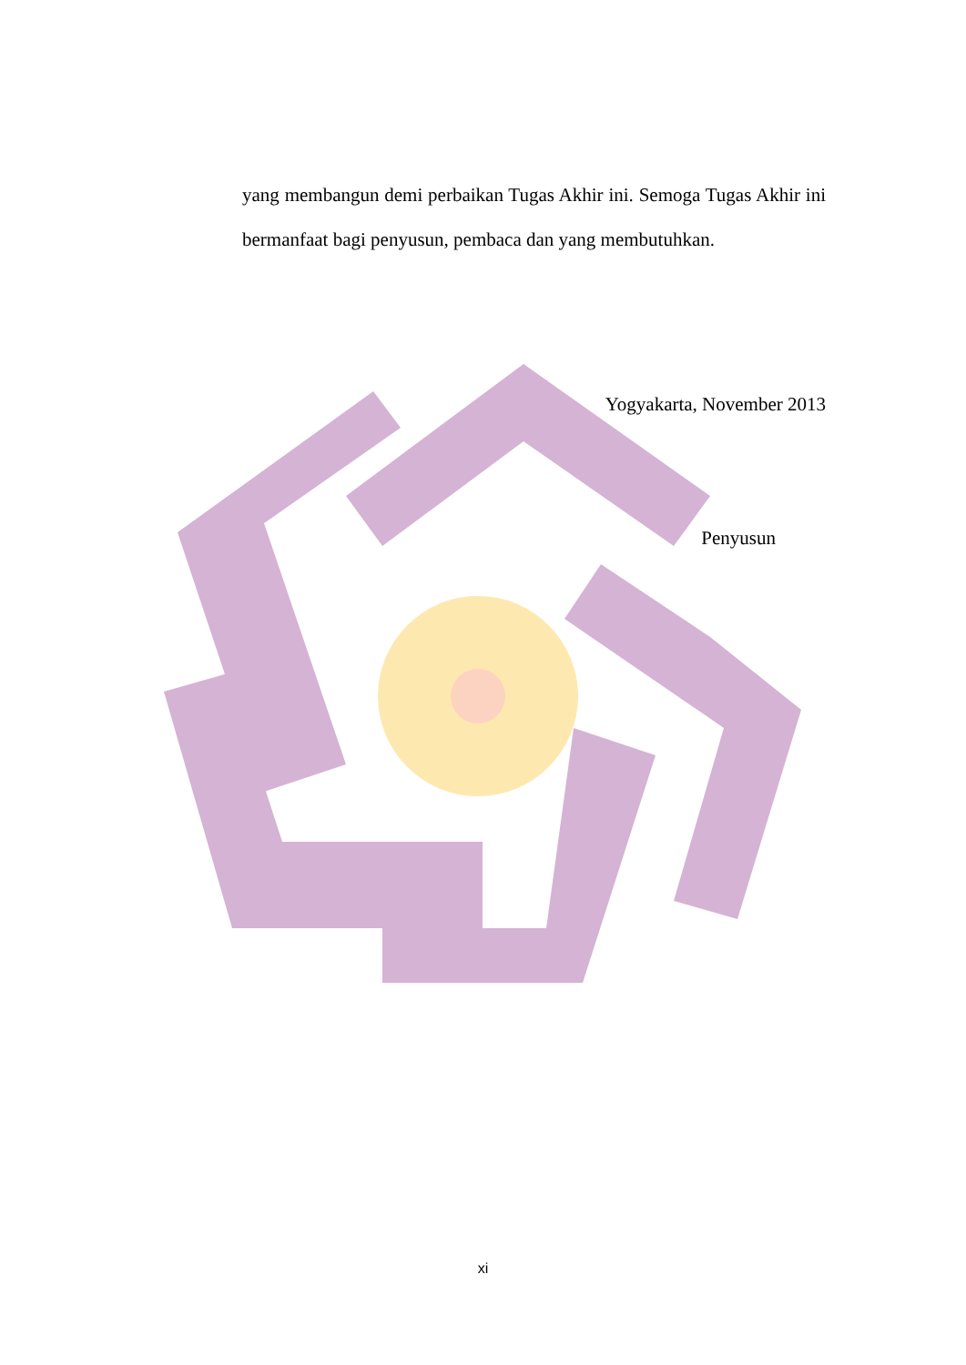yang membangun demi perbaikan Tugas Akhir ini. Semoga Tugas Akhir ini bermanfaat bagi penyusun, pembaca dan yang membutuhkan.
Yogyakarta, November 2013
Penyusun
xi